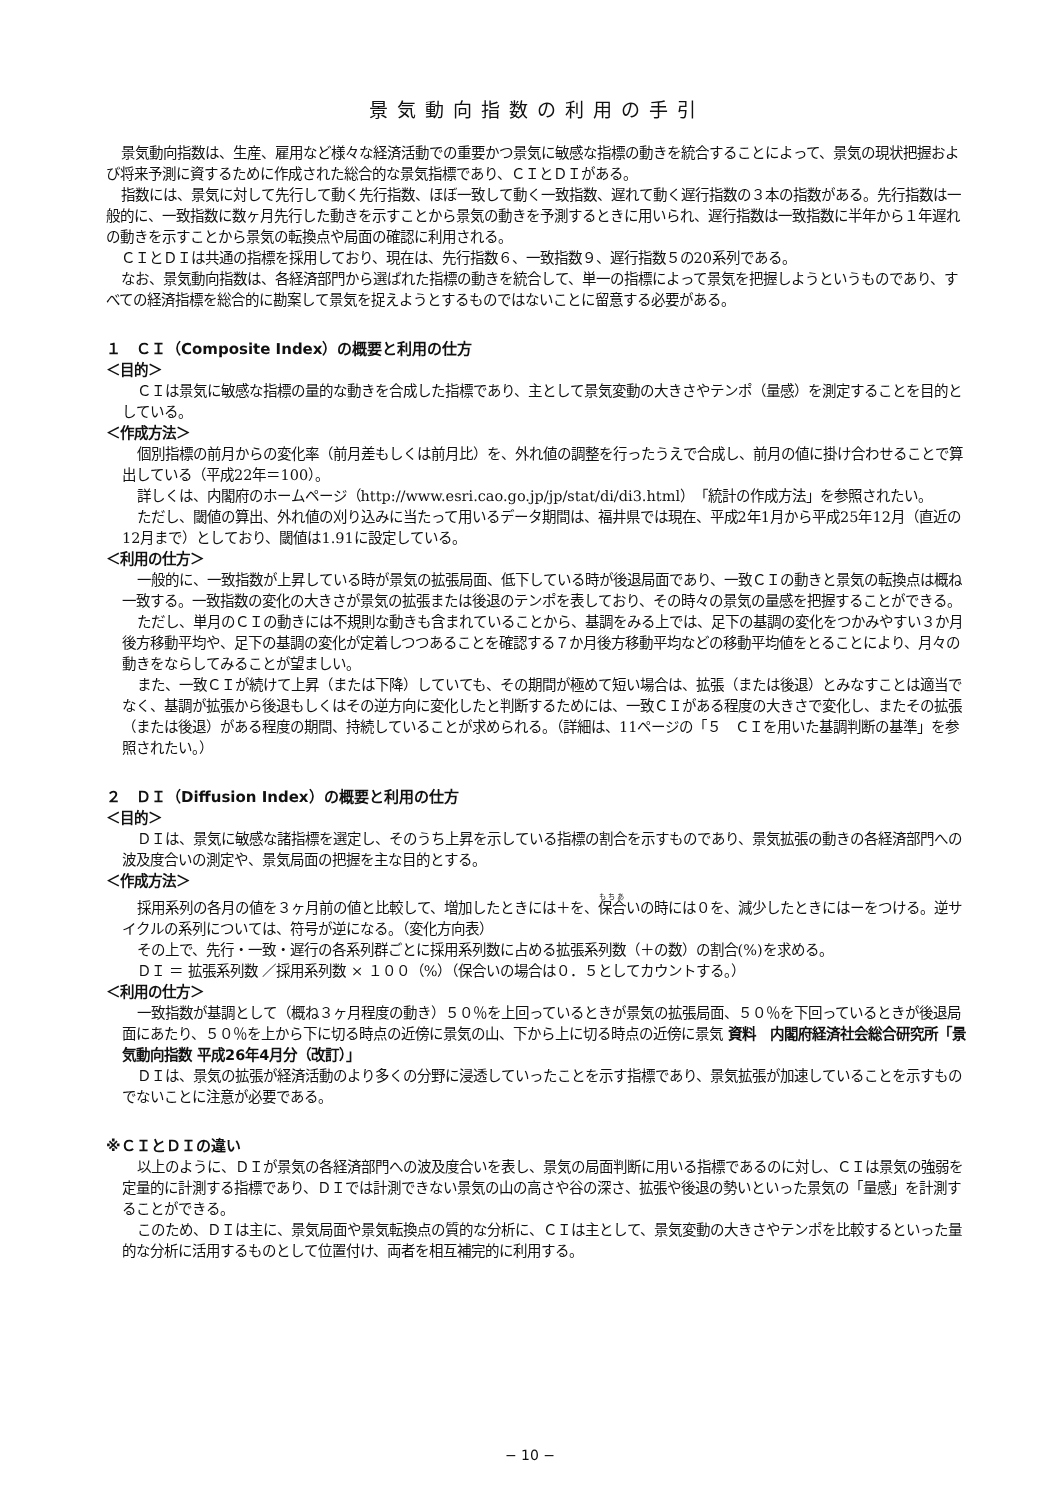景気動向指数の利用の手引
景気動向指数は、生産、雇用など様々な経済活動での重要かつ景気に敏感な指標の動きを統合することによって、景気の現状把握および将来予測に資するために作成された総合的な景気指標であり、ＣＩとＤＩがある。
指数には、景気に対して先行して動く先行指数、ほぼ一致して動く一致指数、遅れて動く遅行指数の３本の指数がある。先行指数は一般的に、一致指数に数ヶ月先行した動きを示すことから景気の動きを予測するときに用いられ、遅行指数は一致指数に半年から１年遅れの動きを示すことから景気の転換点や局面の確認に利用される。
ＣＩとＤＩは共通の指標を採用しており、現在は、先行指数６、一致指数９、遅行指数５の20系列である。
なお、景気動向指数は、各経済部門から選ばれた指標の動きを統合して、単一の指標によって景気を把握しようというものであり、すべての経済指標を総合的に勘案して景気を捉えようとするものではないことに留意する必要がある。
１　ＣＩ（Composite Index）の概要と利用の仕方
＜目的＞
ＣＩは景気に敏感な指標の量的な動きを合成した指標であり、主として景気変動の大きさやテンポ（量感）を測定することを目的としている。
＜作成方法＞
個別指標の前月からの変化率（前月差もしくは前月比）を、外れ値の調整を行ったうえで合成し、前月の値に掛け合わせることで算出している（平成22年＝100）。
詳しくは、内閣府のホームページ（http://www.esri.cao.go.jp/jp/stat/di/di3.html）「統計の作成方法」を参照されたい。
ただし、閾値の算出、外れ値の刈り込みに当たって用いるデータ期間は、福井県では現在、平成2年1月から平成25年12月（直近の12月まで）としており、閾値は1.91に設定している。
＜利用の仕方＞
一般的に、一致指数が上昇している時が景気の拡張局面、低下している時が後退局面であり、一致ＣＩの動きと景気の転換点は概ね一致する。一致指数の変化の大きさが景気の拡張または後退のテンポを表しており、その時々の景気の量感を把握することができる。
ただし、単月のＣＩの動きには不規則な動きも含まれていることから、基調をみる上では、足下の基調の変化をつかみやすい３か月後方移動平均や、足下の基調の変化が定着しつつあることを確認する７か月後方移動平均などの移動平均値をとることにより、月々の動きをならしてみることが望ましい。
また、一致ＣＩが続けて上昇（または下降）していても、その期間が極めて短い場合は、拡張（または後退）とみなすことは適当でなく、基調が拡張から後退もしくはその逆方向に変化したと判断するためには、一致ＣＩがある程度の大きさで変化し、またその拡張（または後退）がある程度の期間、持続していることが求められる。（詳細は、11ページの「５　ＣＩを用いた基調判断の基準」を参照されたい。）
２　ＤＩ（Diffusion Index）の概要と利用の仕方
＜目的＞
ＤＩは、景気に敏感な諸指標を選定し、そのうち上昇を示している指標の割合を示すものであり、景気拡張の動きの各経済部門への波及度合いの測定や、景気局面の把握を主な目的とする。
＜作成方法＞
採用系列の各月の値を３ヶ月前の値と比較して、増加したときには＋を、保合いの時には０を、減少したときにはーをつける。逆サイクルの系列については、符号が逆になる。（変化方向表）
その上で、先行・一致・遅行の各系列群ごとに採用系列数に占める拡張系列数（＋の数）の割合(%)を求める。
ＤＩ ＝ 拡張系列数 ／採用系列数 × １００（%）（保合いの場合は０．５としてカウントする。）
＜利用の仕方＞
一致指数が基調として（概ね３ヶ月程度の動き）５０％を上回っているときが景気の拡張局面、５０％を下回っているときが後退局面にあたり、５０％を上から下に切る時点の近傍に景気の山、下から上に切る時点の近傍に景気 資料　内閣府経済社会総合研究所「景気動向指数 平成26年4月分（改訂）」
ＤＩは、景気の拡張が経済活動のより多くの分野に浸透していったことを示す指標であり、景気拡張が加速していることを示すものでないことに注意が必要である。
※ＣＩとＤＩの違い
以上のように、ＤＩが景気の各経済部門への波及度合いを表し、景気の局面判断に用いる指標であるのに対し、ＣＩは景気の強弱を定量的に計測する指標であり、ＤＩでは計測できない景気の山の高さや谷の深さ、拡張や後退の勢いといった景気の「量感」を計測することができる。
このため、ＤＩは主に、景気局面や景気転換点の質的な分析に、ＣＩは主として、景気変動の大きさやテンポを比較するといった量的な分析に活用するものとして位置付け、両者を相互補完的に利用する。
− 10 −